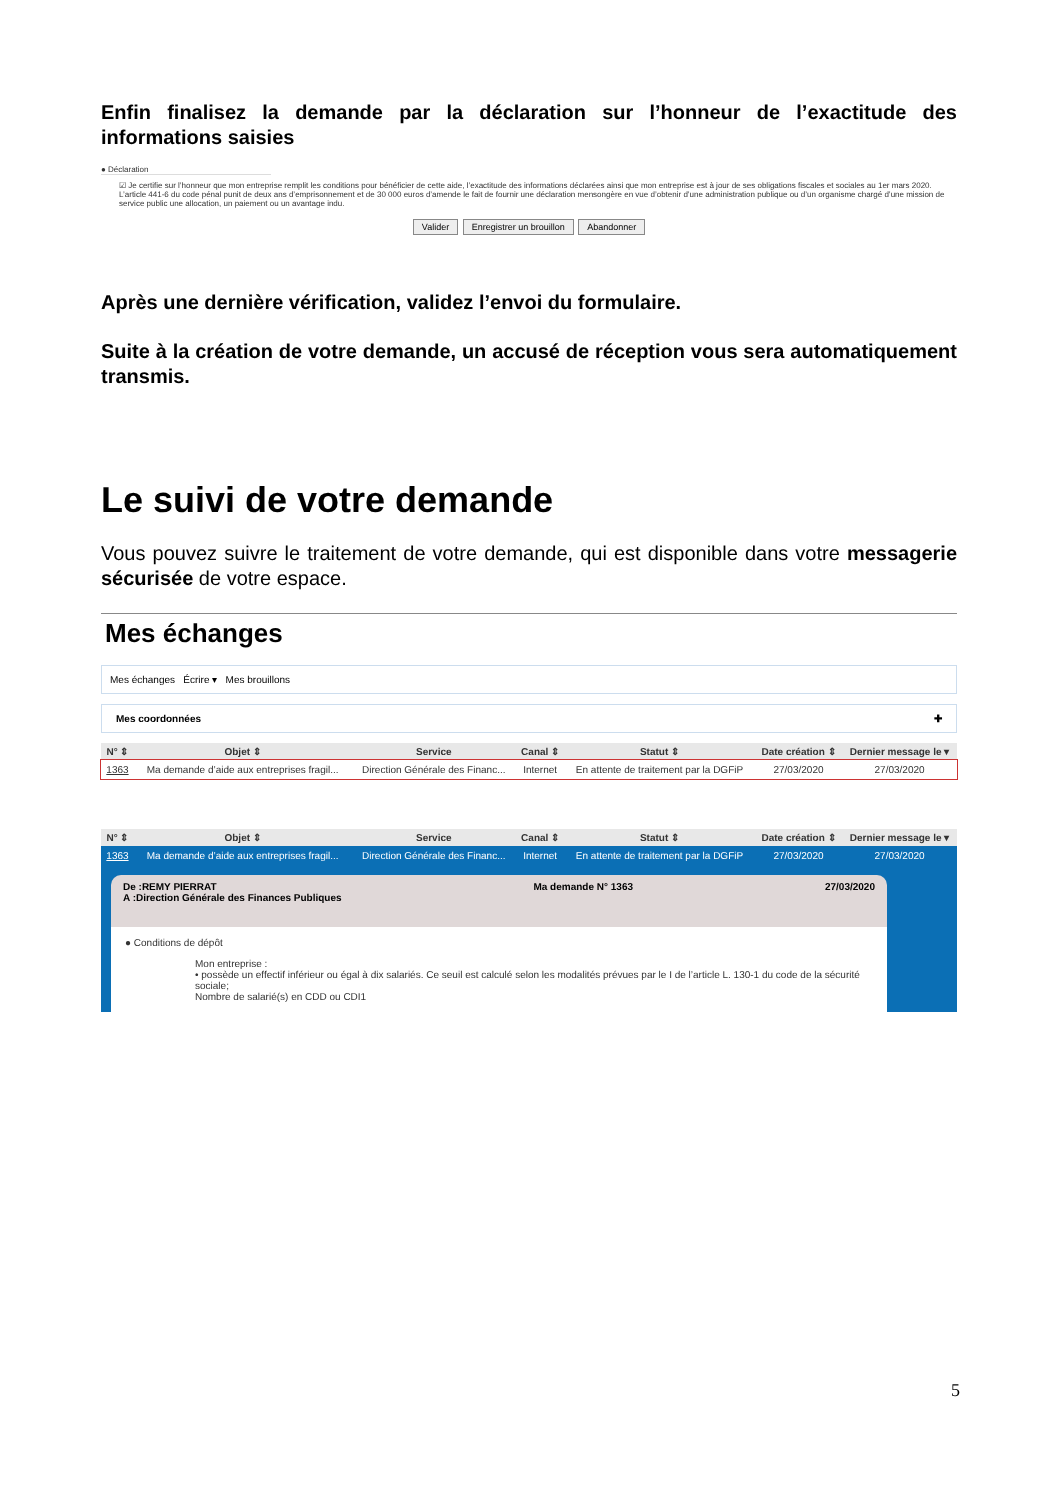Enfin finalisez la demande par la déclaration sur l’honneur de l’exactitude des informations saisies
● Déclaration
☑ Je certifie sur l’honneur que mon entreprise remplit les conditions pour bénéficier de cette aide, l’exactitude des informations déclarées ainsi que mon entreprise est à jour de ses obligations fiscales et sociales au 1er mars 2020. L’article 441-6 du code pénal punit de deux ans d’emprisonnement et de 30 000 euros d’amende le fait de fournir une déclaration mensongère en vue d’obtenir d’une administration publique ou d’un organisme chargé d’une mission de service public une allocation, un paiement ou un avantage indu.
Valider Enregistrer un brouillon Abandonner
Après une dernière vérification, validez l’envoi du formulaire.
Suite à la création de votre demande, un accusé de réception vous sera automatiquement transmis.
Le suivi de votre demande
Vous pouvez suivre le traitement de votre demande, qui est disponible dans votre messagerie sécurisée de votre espace.
Mes échanges
Mes échanges Écrire ▾ Mes brouillons
Mes coordonnées ✚
| N° ⇕ | Objet ⇕ | Service | Canal ⇕ | Statut ⇕ | Date création ⇕ | Dernier message le ▾ |
| --- | --- | --- | --- | --- | --- | --- |
| 1363 | Ma demande d’aide aux entreprises fragil... | Direction Générale des Financ... | Internet | En attente de traitement par la DGFiP | 27/03/2020 | 27/03/2020 |
| N° ⇕ | Objet ⇕ | Service | Canal ⇕ | Statut ⇕ | Date création ⇕ | Dernier message le ▾ |
| --- | --- | --- | --- | --- | --- | --- |
| 1363 | Ma demande d’aide aux entreprises fragil... | Direction Générale des Financ... | Internet | En attente de traitement par la DGFiP | 27/03/2020 | 27/03/2020 |
De :REMY PIERRAT
A :Direction Générale des Finances Publiques Ma demande N° 1363 27/03/2020
● Conditions de dépôt
Mon entreprise :
• possède un effectif inférieur ou égal à dix salariés. Ce seuil est calculé selon les modalités prévues par le I de l’article L. 130-1 du code de la sécurité sociale;
Nombre de salarié(s) en CDD ou CDI1
5